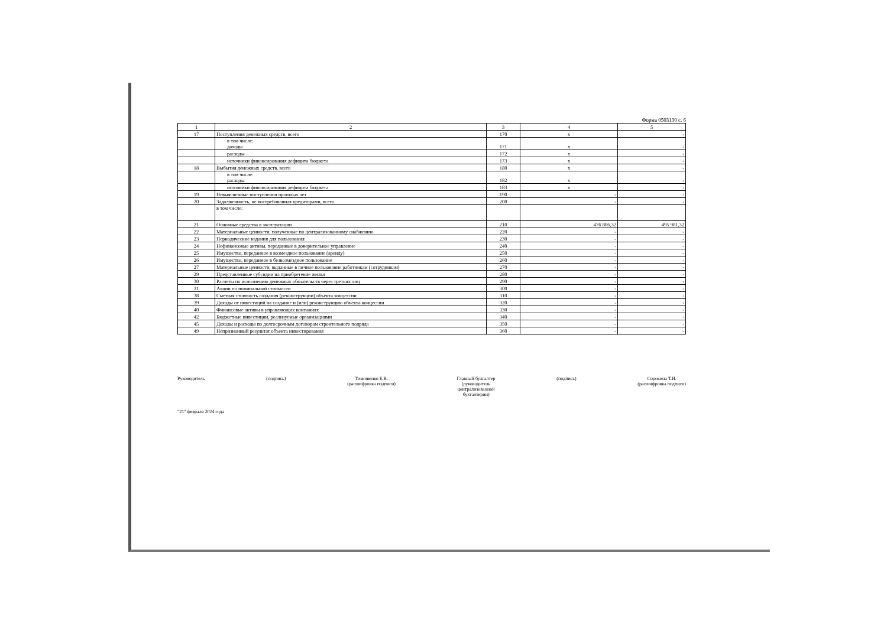Форма 0503130 с. 6
| 1 | 2 | 3 | 4 | 5 |
| --- | --- | --- | --- | --- |
| 17 | Поступления денежных средств, всего | 170 | x | - |
| | в том числе: доходы | 171 | x | - |
| | расходы | 172 | x | - |
| | источники финансирования дефицита бюджета | 173 | x | - |
| 18 | Выбытия денежных средств, всего | 180 | x | - |
| | в том числе: расходы | 182 | x | - |
| | источники финансирования дефицита бюджета | 183 | x | - |
| 19 | Невыясненные поступления прошлых лет | 190 | - | - |
| 20 | Задолженность, не востребованная кредиторами, всего | 200 | - | - |
| | в том числе: | | | |
| 21 | Основные средства в эксплуатации | 210 | 476 886,32 | 495 981,32 |
| 22 | Материальные ценности, полученные по централизованному снабжению | 220 | - | - |
| 23 | Периодические издания для пользования | 230 | - | - |
| 24 | Нефинансовые активы, переданные в доверительное управление | 240 | - | - |
| 25 | Имущество, переданное в возмездное пользование (аренду) | 250 | - | - |
| 26 | Имущество, переданное в безвозмездное пользование | 260 | - | - |
| 27 | Материальные ценности, выданные в личное пользование работникам (сотрудникам) | 270 | - | - |
| 29 | Представленные субсидии на приобретение жилья | 280 | - | - |
| 30 | Расчеты по исполнению денежных обязательств через третьих лиц | 290 | - | - |
| 31 | Акции по номинальной стоимости | 300 | - | - |
| 38 | Сметная стоимость создания (реконструкции) объекта концессии | 310 | - | - |
| 39 | Доходы от инвестиций на создание и (или) реконструкцию объекта концессии | 320 | - | - |
| 40 | Финансовые активы в управляющих компаниях | 330 | - | - |
| 42 | Бюджетные инвестиции, реализуемые организациями | 340 | - | - |
| 45 | Доходы и расходы по долгосрочным договорам строительного подряда | 350 | - | - |
| 49 | Непризнанный результат объекта инвестирования | 360 | - | - |
Руководитель (подпись) Тимошенко Е.В.
(расшифровка подписи)
Главный бухгалтер
(руководитель
централизованной
бухгалтерии)
(подпись) Сорокина Т.И.
(расшифровка подписи)
"21" февраля 2024 года